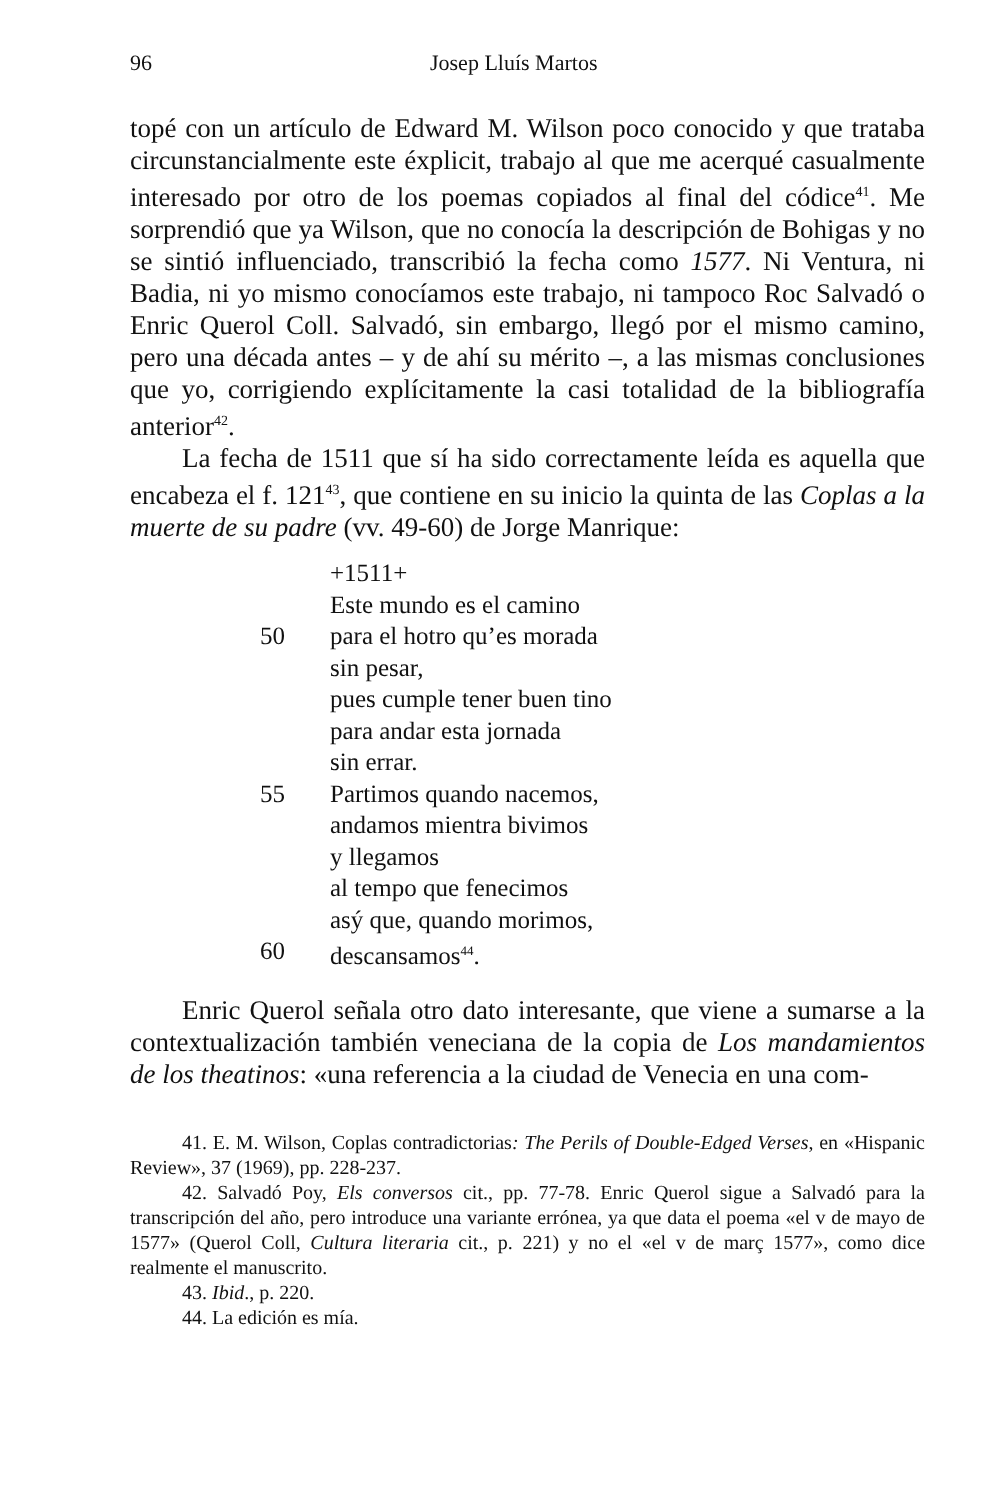96 Josep Lluís Martos
topé con un artículo de Edward M. Wilson poco conocido y que trataba circunstancialmente este éxplicit, trabajo al que me acerqué casualmente interesado por otro de los poemas copiados al final del códice<sup>41</sup>. Me sorprendió que ya Wilson, que no conocía la descripción de Bohigas y no se sintió influenciado, transcribió la fecha como 1577. Ni Ventura, ni Badia, ni yo mismo conocíamos este trabajo, ni tampoco Roc Salvadó o Enric Querol Coll. Salvadó, sin embargo, llegó por el mismo camino, pero una década antes – y de ahí su mérito –, a las mismas conclusiones que yo, corrigiendo explícitamente la casi totalidad de la bibliografía anterior<sup>42</sup>.
La fecha de 1511 que sí ha sido correctamente leída es aquella que encabeza el f. 121<sup>43</sup>, que contiene en su inicio la quinta de las Coplas a la muerte de su padre (vv. 49-60) de Jorge Manrique:
+1511+
Este mundo es el camino
50 para el hotro qu’es morada
sin pesar,
pues cumple tener buen tino
para andar esta jornada
sin errar.
55 Partimos quando nacemos,
andamos mientra bivimos
y llegamos
al tempo que fenecimos
asý que, quando morimos,
60 descansamos<sup>44</sup>.
Enric Querol señala otro dato interesante, que viene a sumarse a la contextualización también veneciana de la copia de Los mandamientos de los theatinos: «una referencia a la ciudad de Venecia en una com-
41. E. M. Wilson, Coplas contradictorias: The Perils of Double-Edged Verses, en «Hispanic Review», 37 (1969), pp. 228-237.
42. Salvadó Poy, Els conversos cit., pp. 77-78. Enric Querol sigue a Salvadó para la transcripción del año, pero introduce una variante errónea, ya que data el poema «el v de mayo de 1577» (Querol Coll, Cultura literaria cit., p. 221) y no el «el v de març 1577», como dice realmente el manuscrito.
43. Ibid., p. 220.
44. La edición es mía.